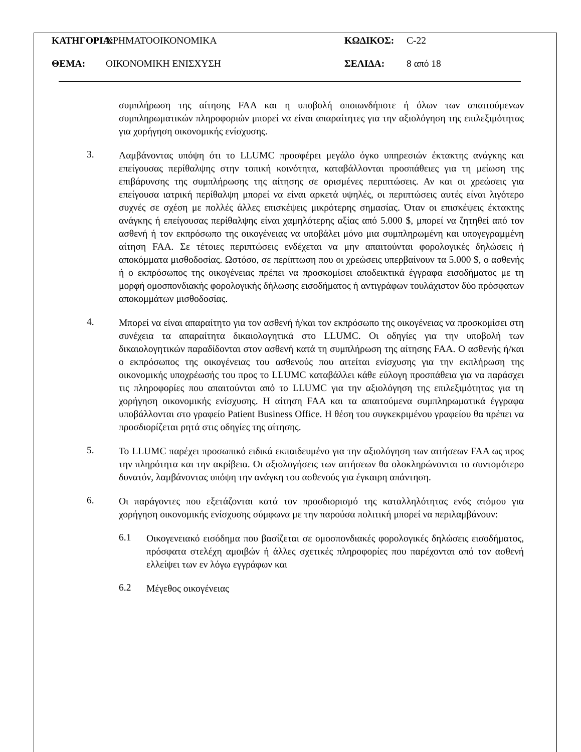ΚΑΤΗΓΟΡΙΑ:
ΧΡΗΜΑΤΟΟΙΚΟΝΟΜΙΚΑ ΚΩΔΙΚΟΣ: C-22
ΘΕΜΑ: ΟΙΚΟΝΟΜΙΚΗ ΕΝΙΣΧΥΣΗ ΣΕΛΙΔΑ: 8 από 18
συμπλήρωση της αίτησης FAA και η υποβολή οποιωνδήποτε ή όλων των απαιτούμενων συμπληρωματικών πληροφοριών μπορεί να είναι απαραίτητες για την αξιολόγηση της επιλεξιμότητας για χορήγηση οικονομικής ενίσχυσης.
3.
Λαμβάνοντας υπόψη ότι το LLUMC προσφέρει μεγάλο όγκο υπηρεσιών έκτακτης ανάγκης και επείγουσας περίθαλψης στην τοπική κοινότητα, καταβάλλονται προσπάθειες για τη μείωση της επιβάρυνσης της συμπλήρωσης της αίτησης σε ορισμένες περιπτώσεις. Αν και οι χρεώσεις για επείγουσα ιατρική περίθαλψη μπορεί να είναι αρκετά υψηλές, οι περιπτώσεις αυτές είναι λιγότερο συχνές σε σχέση με πολλές άλλες επισκέψεις μικρότερης σημασίας. Όταν οι επισκέψεις έκτακτης ανάγκης ή επείγουσας περίθαλψης είναι χαμηλότερης αξίας από 5.000 $, μπορεί να ζητηθεί από τον ασθενή ή τον εκπρόσωπο της οικογένειας να υποβάλει μόνο μια συμπληρωμένη και υπογεγραμμένη αίτηση FAA. Σε τέτοιες περιπτώσεις ενδέχεται να μην απαιτούνται φορολογικές δηλώσεις ή αποκόμματα μισθοδοσίας. Ωστόσο, σε περίπτωση που οι χρεώσεις υπερβαίνουν τα 5.000 $, ο ασθενής ή ο εκπρόσωπος της οικογένειας πρέπει να προσκομίσει αποδεικτικά έγγραφα εισοδήματος με τη μορφή ομοσπονδιακής φορολογικής δήλωσης εισοδήματος ή αντιγράφων τουλάχιστον δύο πρόσφατων αποκομμάτων μισθοδοσίας.
4.
Μπορεί να είναι απαραίτητο για τον ασθενή ή/και τον εκπρόσωπο της οικογένειας να προσκομίσει στη συνέχεια τα απαραίτητα δικαιολογητικά στο LLUMC. Οι οδηγίες για την υποβολή των δικαιολογητικών παραδίδονται στον ασθενή κατά τη συμπλήρωση της αίτησης FAA. Ο ασθενής ή/και ο εκπρόσωπος της οικογένειας του ασθενούς που αιτείται ενίσχυσης για την εκπλήρωση της οικονομικής υποχρέωσής του προς το LLUMC καταβάλλει κάθε εύλογη προσπάθεια για να παράσχει τις πληροφορίες που απαιτούνται από το LLUMC για την αξιολόγηση της επιλεξιμότητας για τη χορήγηση οικονομικής ενίσχυσης. Η αίτηση FAA και τα απαιτούμενα συμπληρωματικά έγγραφα υποβάλλονται στο γραφείο Patient Business Office. Η θέση του συγκεκριμένου γραφείου θα πρέπει να προσδιορίζεται ρητά στις οδηγίες της αίτησης.
5.
Το LLUMC παρέχει προσωπικό ειδικά εκπαιδευμένο για την αξιολόγηση των αιτήσεων FAA ως προς την πληρότητα και την ακρίβεια. Οι αξιολογήσεις των αιτήσεων θα ολοκληρώνονται το συντομότερο δυνατόν, λαμβάνοντας υπόψη την ανάγκη του ασθενούς για έγκαιρη απάντηση.
6.
Οι παράγοντες που εξετάζονται κατά τον προσδιορισμό της καταλληλότητας ενός ατόμου για χορήγηση οικονομικής ενίσχυσης σύμφωνα με την παρούσα πολιτική μπορεί να περιλαμβάνουν:
6.1
Οικογενειακό εισόδημα που βασίζεται σε ομοσπονδιακές φορολογικές δηλώσεις εισοδήματος, πρόσφατα στελέχη αμοιβών ή άλλες σχετικές πληροφορίες που παρέχονται από τον ασθενή ελλείψει των εν λόγω εγγράφων και
6.2
Μέγεθος οικογένειας